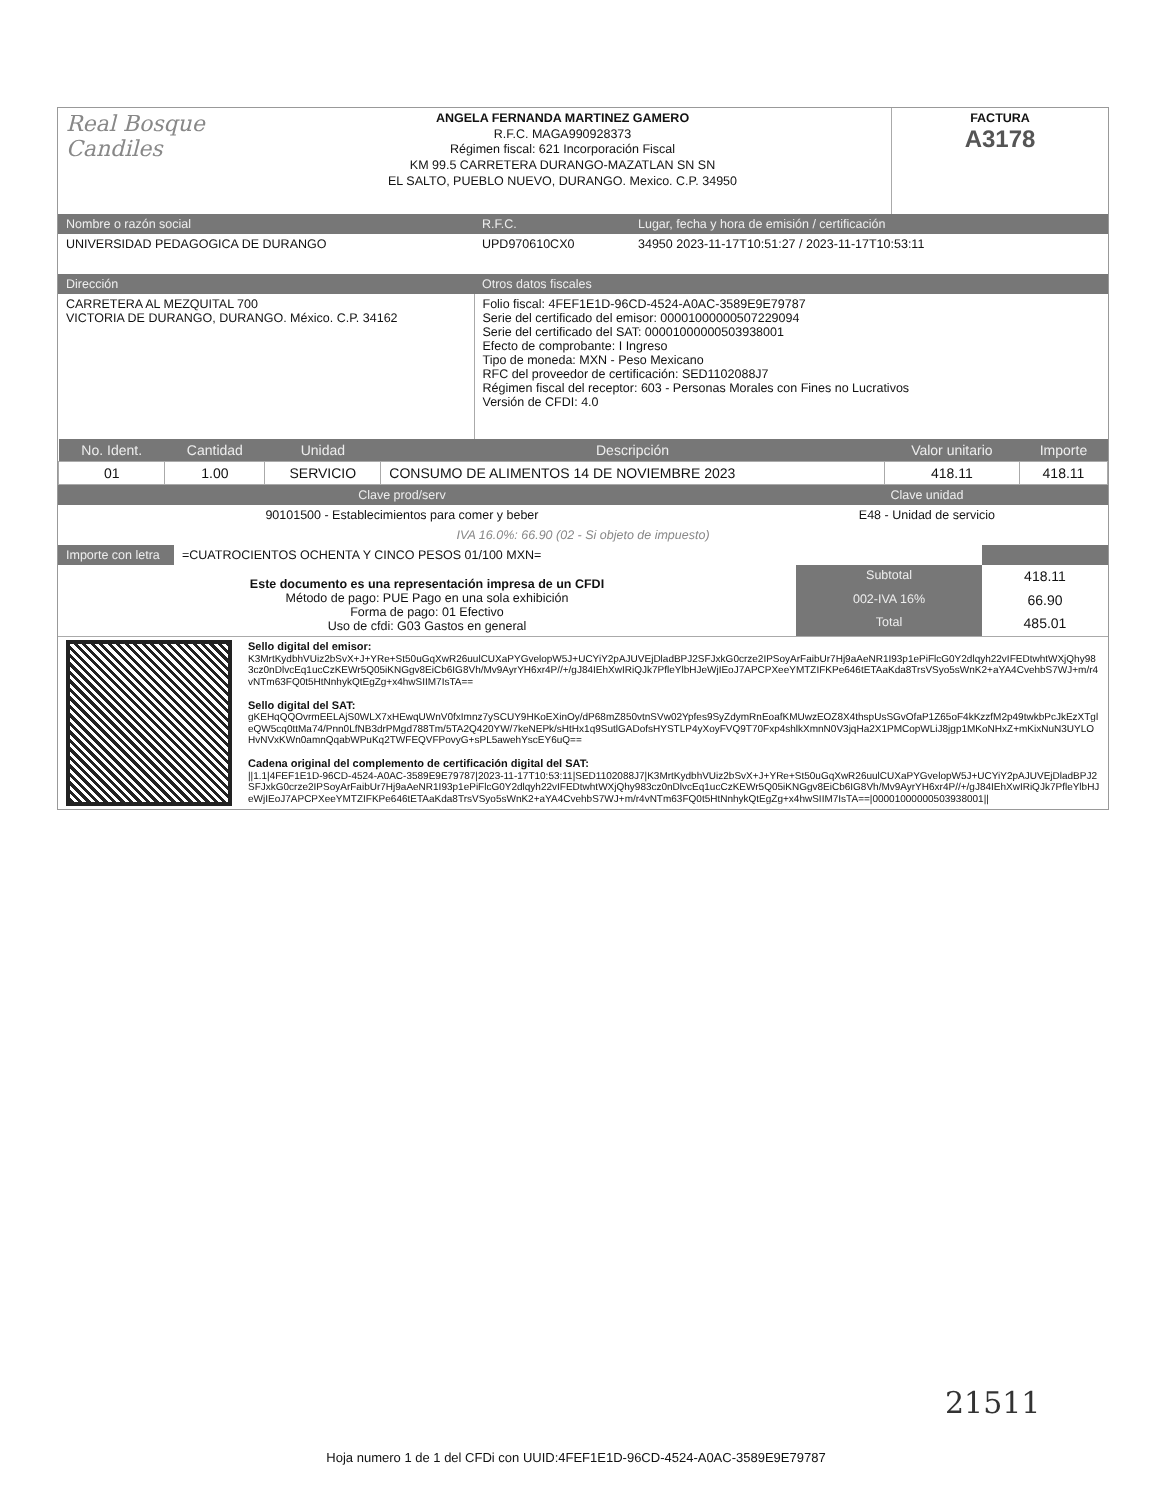| Real Bosque Candiles | ANGELA FERNANDA MARTINEZ GAMERO R.F.C. MAGA990928373 Régimen fiscal: 621 Incorporación Fiscal KM 99.5 CARRETERA DURANGO-MAZATLAN SN SN EL SALTO, PUEBLO NUEVO, DURANGO. Mexico. C.P. 34950 | FACTURA A3178 |
| Nombre o razón social | R.F.C. | Lugar, fecha y hora de emisión / certificación |
| --- | --- | --- |
| UNIVERSIDAD PEDAGOGICA DE DURANGO | UPD970610CX0 | 34950 2023-11-17T10:51:27 / 2023-11-17T10:53:11 |
| Dirección | Otros datos fiscales |
| --- | --- |
| CARRETERA AL MEZQUITAL 700 VICTORIA DE DURANGO, DURANGO. México. C.P. 34162 | Folio fiscal: 4FEF1E1D-96CD-4524-A0AC-3589E9E79787 Serie del certificado del emisor: 00001000000507229094 Serie del certificado del SAT: 00001000000503938001 Efecto de comprobante: I Ingreso Tipo de moneda: MXN - Peso Mexicano RFC del proveedor de certificación: SED1102088J7 Régimen fiscal del receptor: 603 - Personas Morales con Fines no Lucrativos Versión de CFDI: 4.0 |
| No. Ident. | Cantidad | Unidad | Descripción | Valor unitario | Importe |
| --- | --- | --- | --- | --- | --- |
| 01 | 1.00 | SERVICIO | CONSUMO DE ALIMENTOS 14 DE NOVIEMBRE 2023 | 418.11 | 418.11 |
| Clave prod/serv | Clave unidad |
| --- | --- |
| 90101500 - Establecimientos para comer y beber | E48 - Unidad de servicio |
| IVA 16.0%: 66.90 (02 - Si objeto de impuesto) | |
| Importe con letra | =CUATROCIENTOS OCHENTA Y CINCO PESOS 01/100 MXN= | |
| Este documento es una representación impresa de un CFDI Método de pago: PUE Pago en una sola exhibición Forma de pago: 01 Efectivo Uso de cfdi: G03 Gastos en general | Subtotal | 418.11 |
| | 002-IVA 16% | 66.90 |
| | Total | 485.01 |
| | Sello digital del emisor: K3MrtKydbhVUiz2bSvX+J+YRe+St50uGqXwR26uulCUXaPYGvelopW5J+UCYiY2pAJUVEjDladBPJ2SFJxkG0crze2IPSoyArFaibUr7Hj9aAeNR1I93p1ePiFlcG0Y2dlqyh22vIFEDtwhtWXjQhy983cz0nDlvcEq1ucCzKEWr5Q05iKNGgv8EiCb6IG8Vh/Mv9AyrYH6xr4P//+/gJ84IEhXwIRiQJk7PfleYlbHJeWjIEoJ7APCPXeeYMTZIFKPe646tETAaKda8TrsVSyo5sWnK2+aYA4CvehbS7WJ+m/r4vNTm63FQ0t5HtNnhykQtEgZg+x4hwSIIM7IsTA== Sello digital del SAT: gKEHqQQOvrmEELAjS0WLX7xHEwqUWnV0fxImnz7ySCUY9HKoEXinOy/dP68mZ850vtnSVw02Ypfes9SyZdymRnEoafKMUwzEOZ8X4thspUsSGvOfaP1Z65oF4kKzzfM2p49twkbPcJkEzXTgleQW5cq0ttMa74/Pnn0LfNB3drPMgd788Tm/5TA2Q420YW/7keNEPk/sHtHx1q9SutlGADofsHYSTLP4yXoyFVQ9T70Fxp4shlkXmnN0V3jqHa2X1PMCopWLiJ8jgp1MKoNHxZ+mKixNuN3UYLOHvNVxKWn0amnQqabWPuKq2TWFEQVFPovyG+sPL5awehYscEY6uQ== Cadena original del complemento de certificación digital del SAT: //1.1/4FEF1E1D-96CD-4524-A0AC-3589E9E79787/2023-11-17T10:53:11/SED1102088J7/K3MrtKydbhVUiz2bSvX+J+YRe+St50uGqXwR26uulCUXaPYGvelopW5J+UCYiY2pAJUVEjDladBPJ2SFJxkG0crze2IPSoyArFaibUr7Hj9aAeNR1I93p1ePiFlcG0Y2dlqyh22vIFEDtwhtWXjQhy983cz0nDlvcEq1ucCzKEWr5Q05iKNGgv8EiCb6IG8Vh/Mv9AyrYH6xr4P//+/gJ84IEhXwIRiQJk7PfleYlbHJeWjIEoJ7APCPXeeYMTZIFKPe646tETAaKda8TrsVSyo5sWnK2+aYA4CvehbS7WJ+m/r4vNTm63FQ0t5HtNnhykQtEgZg+x4hwSIIM7IsTA==/00001000000503938001// |
21511
Hoja numero 1 de 1 del CFDi con UUID:4FEF1E1D-96CD-4524-A0AC-3589E9E79787